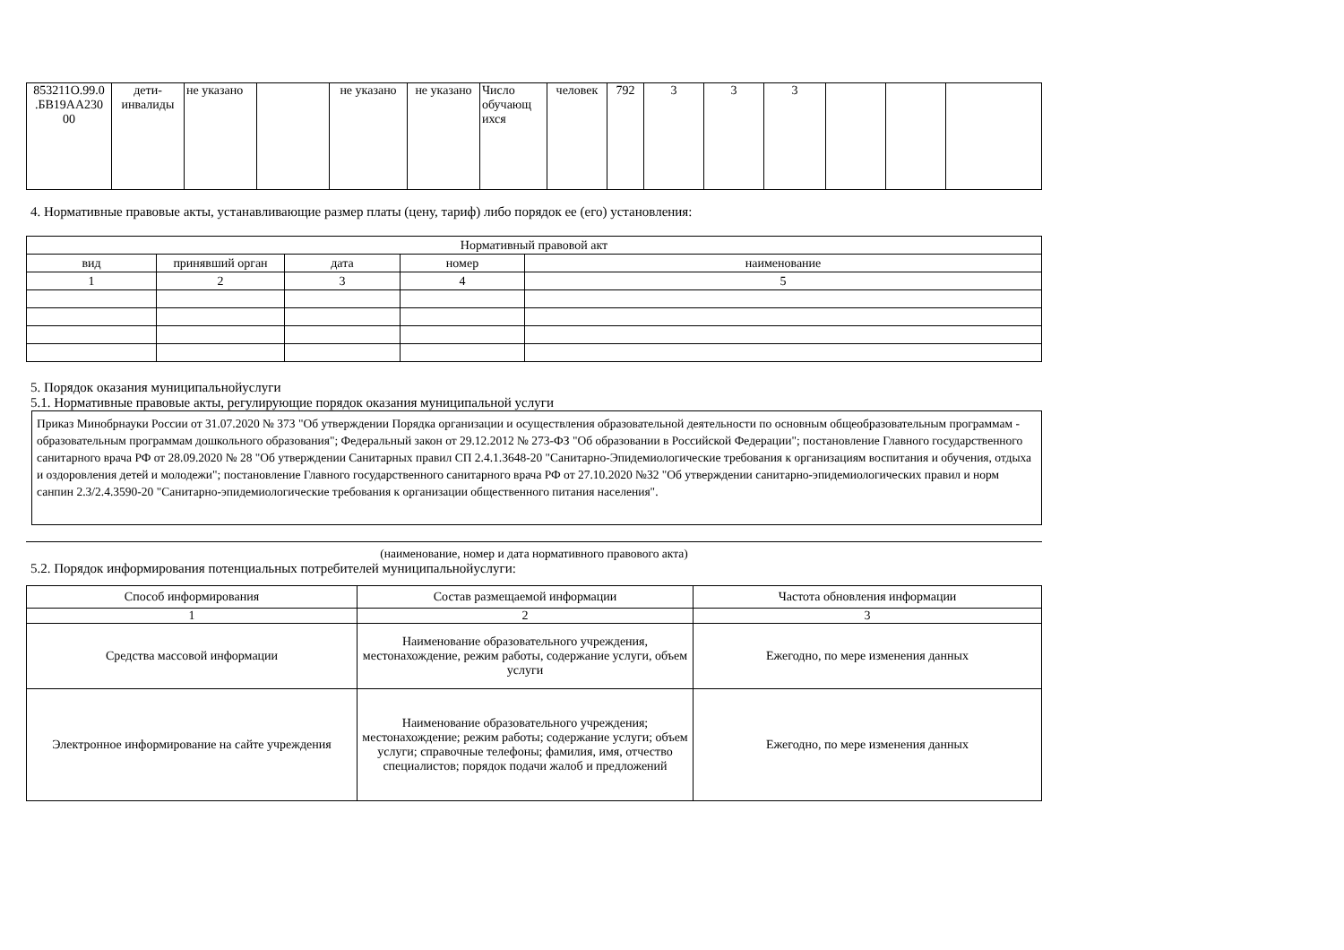| 853211О.99.0 .БВ19АА230 00 | дети-инвалиды | не указано | | не указано | не указано | Число обучающ ихся | человек | 792 | 3 | 3 | 3 | | | |
4. Нормативные правовые акты, устанавливающие размер платы (цену, тариф) либо порядок ее (его) установления:
| Нормативный правовой акт | | | | |
| --- | --- | --- | --- | --- |
| вид | принявший орган | дата | номер | наименование |
| 1 | 2 | 3 | 4 | 5 |
5. Порядок оказания муниципальнойуслуги
5.1. Нормативные правовые акты, регулирующие порядок оказания муниципальной услуги
Приказ Минобрнауки России от 31.07.2020 № 373 "Об утверждении Порядка организации и осуществления образовательной деятельности по основным общеобразовательным программам - образовательным программам дошкольного образования"; Федеральный закон от 29.12.2012 № 273-ФЗ "Об образовании в Российской Федерации"; постановление Главного государственного санитарного врача РФ от 28.09.2020 № 28 "Об утверждении Санитарных правил СП 2.4.1.3648-20 "Санитарно-Эпидемиологические требования к организациям воспитания и обучения, отдыха и оздоровления детей и молодежи"; постановление Главного государственного санитарного врача РФ от 27.10.2020 №32 "Об утверждении санитарно-эпидемиологических правил и норм санпин 2.3/2.4.3590-20 "Санитарно-эпидемиологические требования к организации общественного питания населения".
(наименование, номер и дата нормативного правового акта)
5.2. Порядок информирования потенциальных потребителей муниципальнойуслуги:
| Способ информирования | Состав размещаемой информации | Частота обновления информации |
| --- | --- | --- |
| 1 | 2 | 3 |
| Средства массовой информации | Наименование образовательного учреждения, местонахождение, режим работы, содержание услуги, объем услуги | Ежегодно, по мере изменения данных |
| Электронное информирование на сайте учреждения | Наименование образовательного учреждения; местонахождение; режим работы; содержание услуги; объем услуги; справочные телефоны; фамилия, имя, отчество специалистов; порядок подачи жалоб и предложений | Ежегодно, по мере изменения данных |